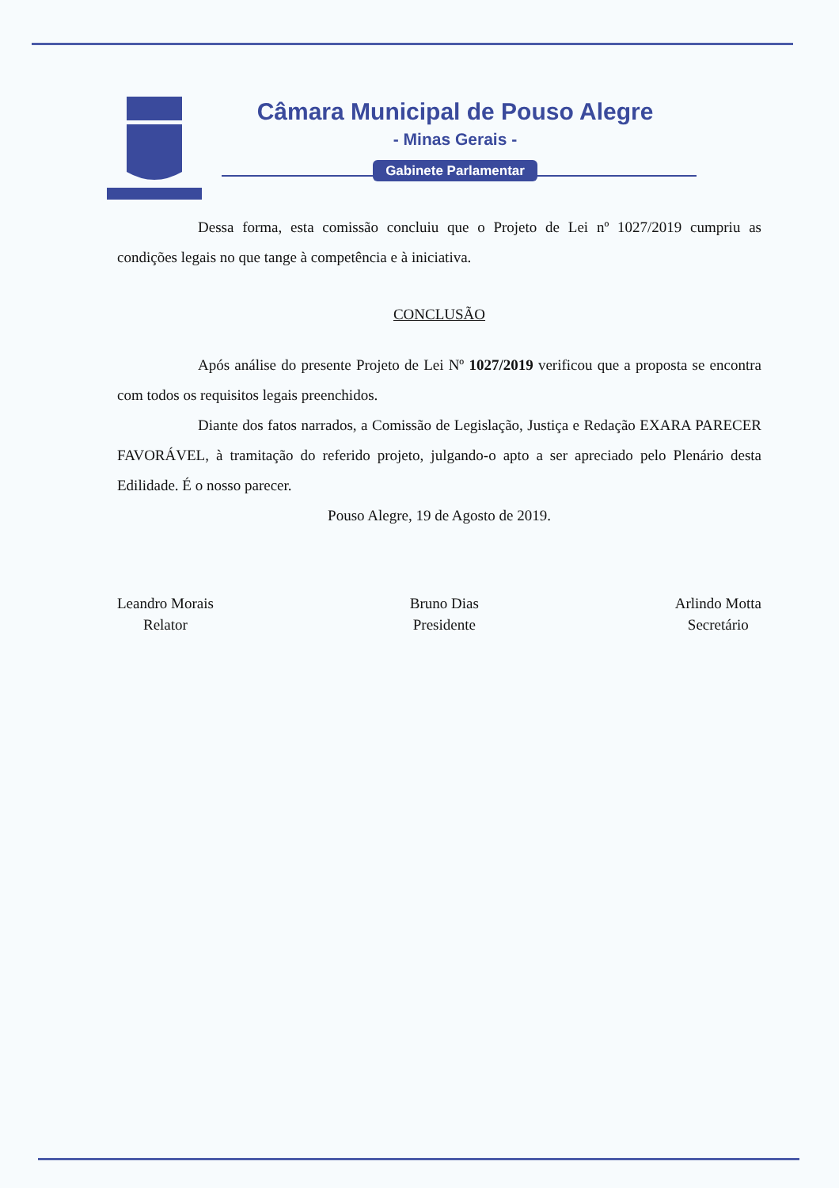Câmara Municipal de Pouso Alegre
- Minas Gerais -
Gabinete Parlamentar
Dessa forma, esta comissão concluiu que o Projeto de Lei nº 1027/2019 cumpriu as condições legais no que tange à competência e à iniciativa.
CONCLUSÃO
Após análise do presente Projeto de Lei Nº 1027/2019 verificou que a proposta se encontra com todos os requisitos legais preenchidos.
Diante dos fatos narrados, a Comissão de Legislação, Justiça e Redação EXARA PARECER FAVORÁVEL, à tramitação do referido projeto, julgando-o apto a ser apreciado pelo Plenário desta Edilidade. É o nosso parecer.
Pouso Alegre, 19 de Agosto de 2019.
Leandro Morais
Relator
Bruno Dias
Presidente
Arlindo Motta
Secretário